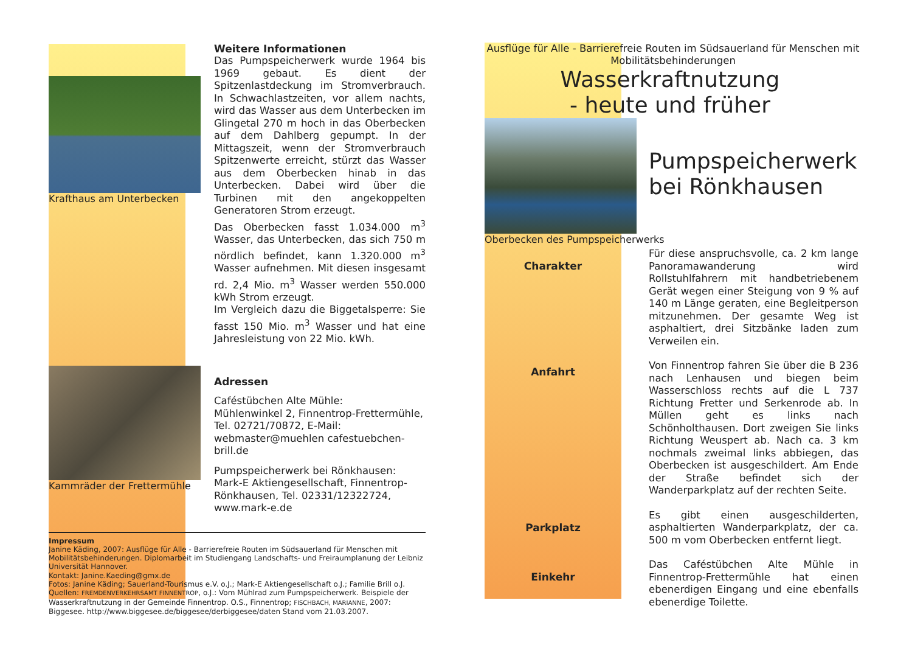Krafthaus am Unterbecken
Kammräder der Frettermühle
Weitere Informationen
Das Pumpspeicherwerk wurde 1964 bis 1969 gebaut. Es dient der Spitzenlastdeckung im Stromverbrauch. In Schwachlastzeiten, vor allem nachts, wird das Wasser aus dem Unterbecken im Glingetal 270 m hoch in das Oberbecken auf dem Dahlberg gepumpt. In der Mittagszeit, wenn der Stromverbrauch Spitzenwerte erreicht, stürzt das Wasser aus dem Oberbecken hinab in das Unterbecken. Dabei wird über die Turbinen mit den angekoppelten Generatoren Strom erzeugt.
Das Oberbecken fasst 1.034.000 m<sup>3</sup> Wasser, das Unterbecken, das sich 750 m nördlich befindet, kann 1.320.000 m<sup>3</sup> Wasser aufnehmen. Mit diesen insgesamt rd. 2,4 Mio. m<sup>3</sup> Wasser werden 550.000 kWh Strom erzeugt.
Im Vergleich dazu die Biggetalsperre: Sie fasst 150 Mio. m<sup>3</sup> Wasser und hat eine Jahresleistung von 22 Mio. kWh.
Adressen
Caféstübchen Alte Mühle:
Mühlenwinkel 2, Finnentrop-Frettermühle, Tel. 02721/70872, E-Mail: webmaster@muehlen cafestuebchen-brill.de
Pumpspeicherwerk bei Rönkhausen:
Mark-E Aktiengesellschaft, Finnentrop-Rönkhausen, Tel. 02331/12322724, www.mark-e.de
Impressum
Janine Käding, 2007: Ausflüge für Alle - Barrierefreie Routen im Südsauerland für Menschen mit Mobilitätsbehinderungen. Diplomarbeit im Studiengang Landschafts- und Freiraumplanung der Leibniz Universität Hannover.
Kontakt: Janine.Kaeding@gmx.de
Fotos: Janine Käding; Sauerland-Tourismus e.V. o.J.; Mark-E Aktiengesellschaft o.J.; Familie Brill o.J.
Quellen: FREMDENVERKEHRSAMT FINNENTROP, o.J.: Vom Mühlrad zum Pumpspeicherwerk. Beispiele der Wasserkraftnutzung in der Gemeinde Finnentrop. O.S., Finnentrop; FISCHBACH, MARIANNE, 2007: Biggesee. http://www.biggesee.de/biggesee/derbiggesee/daten Stand vom 21.03.2007.
Ausflüge für Alle - Barrierefreie Routen im Südsauerland für Menschen mit Mobilitätsbehinderungen
Wasserkraftnutzung
- heute und früher
Oberbecken des Pumpspeicherwerks
Pumpspeicherwerk
bei Rönkhausen
Charakter
Für diese anspruchsvolle, ca. 2 km lange Panoramawanderung wird Rollstuhlfahrern mit handbetriebenem Gerät wegen einer Steigung von 9 % auf 140 m Länge geraten, eine Begleitperson mitzunehmen. Der gesamte Weg ist asphaltiert, drei Sitzbänke laden zum Verweilen ein.
Anfahrt
Von Finnentrop fahren Sie über die B 236 nach Lenhausen und biegen beim Wasserschloss rechts auf die L 737 Richtung Fretter und Serkenrode ab. In Müllen geht es links nach Schönholthausen. Dort zweigen Sie links Richtung Weuspert ab. Nach ca. 3 km nochmals zweimal links abbiegen, das Oberbecken ist ausgeschildert. Am Ende der Straße befindet sich der Wanderparkplatz auf der rechten Seite.
Parkplatz
Es gibt einen ausgeschilderten, asphaltierten Wanderparkplatz, der ca. 500 m vom Oberbecken entfernt liegt.
Einkehr
Das Caféstübchen Alte Mühle in Finnentrop-Frettermühle hat einen ebenerdigen Eingang und eine ebenfalls ebenerdige Toilette.